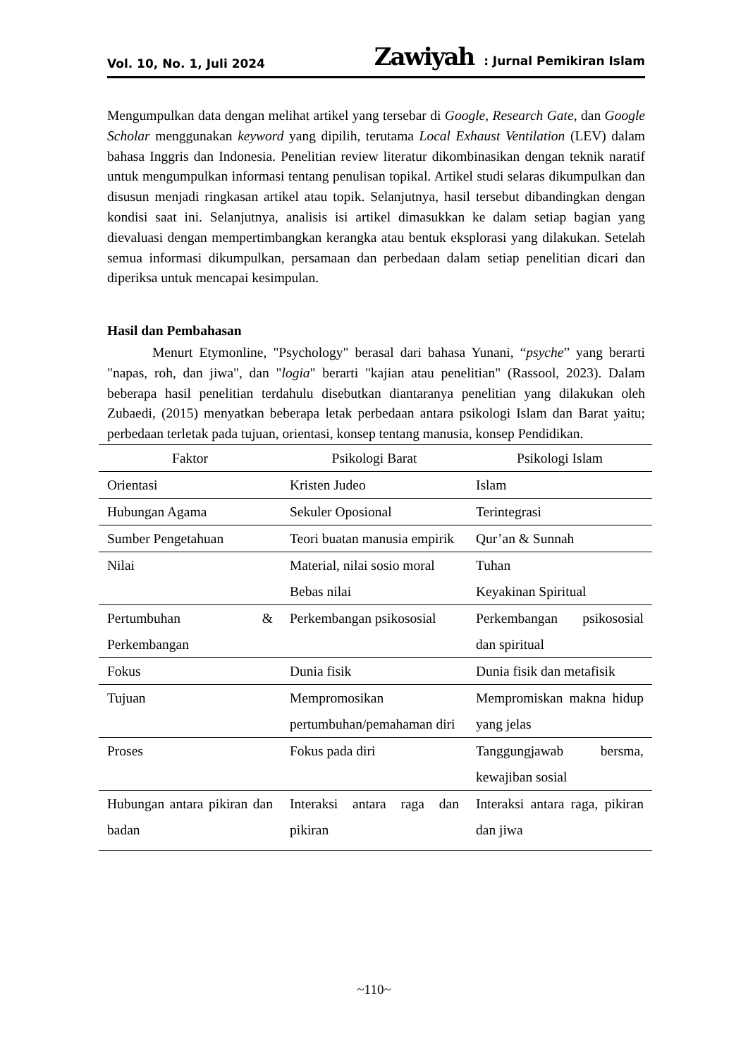Vol. 10, No. 1, Juli 2024 Zawiyah : Jurnal Pemikiran Islam
Mengumpulkan data dengan melihat artikel yang tersebar di Google, Research Gate, dan Google Scholar menggunakan keyword yang dipilih, terutama Local Exhaust Ventilation (LEV) dalam bahasa Inggris dan Indonesia. Penelitian review literatur dikombinasikan dengan teknik naratif untuk mengumpulkan informasi tentang penulisan topikal. Artikel studi selaras dikumpulkan dan disusun menjadi ringkasan artikel atau topik. Selanjutnya, hasil tersebut dibandingkan dengan kondisi saat ini. Selanjutnya, analisis isi artikel dimasukkan ke dalam setiap bagian yang dievaluasi dengan mempertimbangkan kerangka atau bentuk eksplorasi yang dilakukan. Setelah semua informasi dikumpulkan, persamaan dan perbedaan dalam setiap penelitian dicari dan diperiksa untuk mencapai kesimpulan.
Hasil dan Pembahasan
Menurt Etymonline, "Psychology" berasal dari bahasa Yunani, “psyche” yang berarti "napas, roh, dan jiwa", dan "logia" berarti "kajian atau penelitian" (Rassool, 2023). Dalam beberapa hasil penelitian terdahulu disebutkan diantaranya penelitian yang dilakukan oleh Zubaedi, (2015) menyatkan beberapa letak perbedaan antara psikologi Islam dan Barat yaitu; perbedaan terletak pada tujuan, orientasi, konsep tentang manusia, konsep Pendidikan.
| Faktor | Psikologi Barat | Psikologi Islam |
| --- | --- | --- |
| Orientasi | Kristen Judeo | Islam |
| Hubungan Agama | Sekuler Oposional | Terintegrasi |
| Sumber Pengetahuan | Teori buatan manusia empirik | Qur’an & Sunnah |
| Nilai | Material, nilai sosio moral Bebas nilai | Tuhan Keyakinan Spiritual |
| Pertumbuhan & Perkembangan | Perkembangan psikososial | Perkembangan psikososial dan spiritual |
| Fokus | Dunia fisik | Dunia fisik dan metafisik |
| Tujuan | Mempromosikan pertumbuhan/pemahaman diri | Mempromiskan makna hidup yang jelas |
| Proses | Fokus pada diri | Tanggungjawab bersma, kewajiban sosial |
| Hubungan antara pikiran dan badan | Interaksi antara raga dan pikiran | Interaksi antara raga, pikiran dan jiwa |
~110~